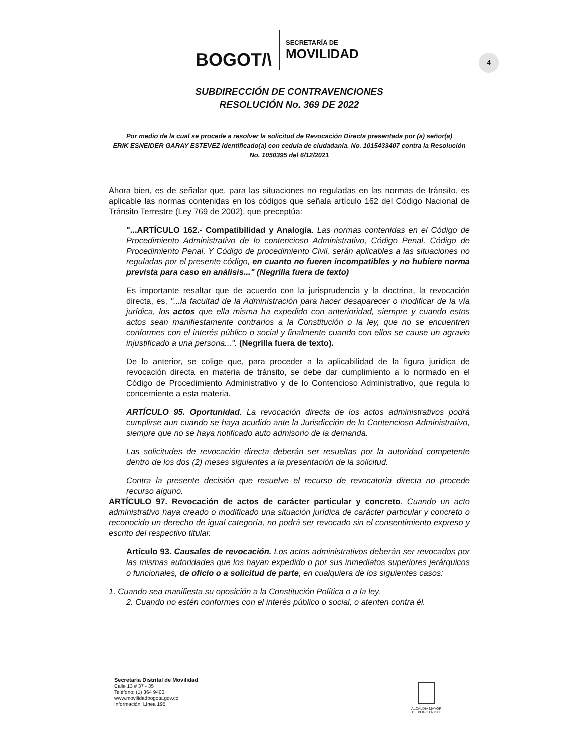BOGOT/\
SECRETARÍA DE
MOVILIDAD
4
SUBDIRECCIÓN DE CONTRAVENCIONES
RESOLUCIÓN No. 369 DE 2022
Por medio de la cual se procede a resolver la solicitud de Revocación Directa presentada por (a) señor(a)
ERIK ESNEIDER GARAY ESTEVEZ identificado(a) con cedula de ciudadanía. No. 1015433407 contra la Resolución No. 1050395 del 6/12/2021
Ahora bien, es de señalar que, para las situaciones no reguladas en las normas de tránsito, es aplicable las normas contenidas en los códigos que señala artículo 162 del Código Nacional de Tránsito Terrestre (Ley 769 de 2002), que preceptúa:
"...ARTÍCULO 162.- Compatibilidad y Analogía. Las normas contenidas en el Código de Procedimiento Administrativo de lo contencioso Administrativo, Código Penal, Código de Procedimiento Penal, Y Código de procedimiento Civil, serán aplicables a las situaciones no reguladas por el presente código, en cuanto no fueren incompatibles y no hubiere norma prevista para caso en análisis..." (Negrilla fuera de texto)
Es importante resaltar que de acuerdo con la jurisprudencia y la doctrina, la revocación directa, es, "...la facultad de la Administración para hacer desaparecer o modificar de la vía jurídica, los actos que ella misma ha expedido con anterioridad, siempre y cuando estos actos sean manifiestamente contrarios a la Constitución o la ley, que no se encuentren conformes con el interés público o social y finalmente cuando con ellos se cause un agravio injustificado a una persona...". (Negrilla fuera de texto).
De lo anterior, se colige que, para proceder a la aplicabilidad de la figura jurídica de revocación directa en materia de tránsito, se debe dar cumplimiento a lo normado en el Código de Procedimiento Administrativo y de lo Contencioso Administrativo, que regula lo concerniente a esta materia.
ARTÍCULO 95. Oportunidad. La revocación directa de los actos administrativos podrá cumplirse aun cuando se haya acudido ante la Jurisdicción de lo Contencioso Administrativo, siempre que no se haya notificado auto admisorio de la demanda.
Las solicitudes de revocación directa deberán ser resueltas por la autoridad competente dentro de los dos (2) meses siguientes a la presentación de la solicitud.
Contra la presente decisión que resuelve el recurso de revocatoria directa no procede recurso alguno.
ARTÍCULO 97. Revocación de actos de carácter particular y concreto. Cuando un acto administrativo haya creado o modificado una situación jurídica de carácter particular y concreto o reconocido un derecho de igual categoría, no podrá ser revocado sin el consentimiento expreso y escrito del respectivo titular.
Artículo 93. Causales de revocación. Los actos administrativos deberán ser revocados por las mismas autoridades que los hayan expedido o por sus inmediatos superiores jerárquicos o funcionales, de oficio o a solicitud de parte, en cualquiera de los siguientes casos:
1. Cuando sea manifiesta su oposición a la Constitución Política o a la ley.
2. Cuando no estén conformes con el interés público o social, o atenten contra él.
Secretaría Distrital de Movilidad
Calle 13 # 37 - 35
Teléfono: (1) 364 9400
www.movilidadbogota.gov.co
Información: Línea 195
ALCALDÍA MAYOR
DE BOGOTÁ D.C.